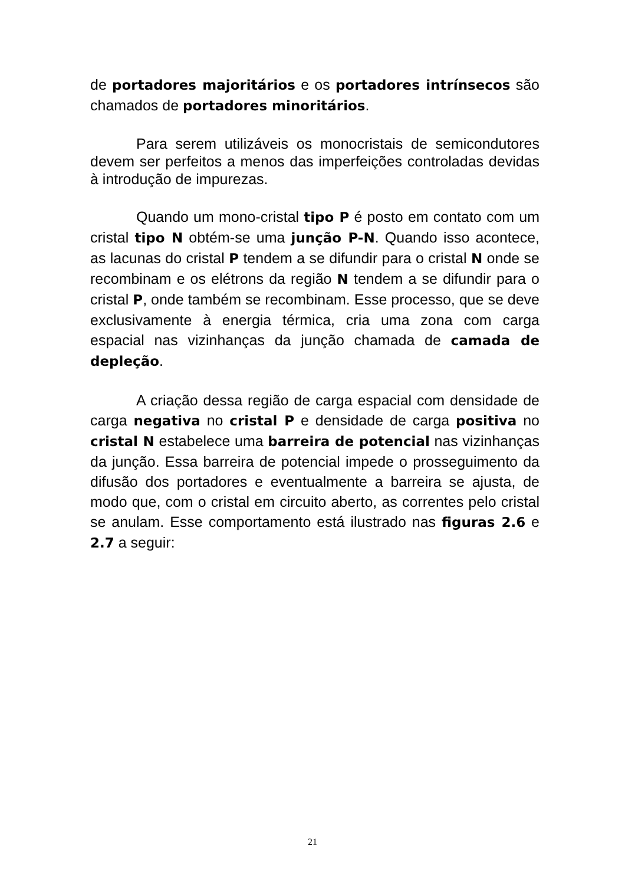de portadores majoritários e os portadores intrínsecos são chamados de portadores minoritários.
Para serem utilizáveis os monocristais de semicondutores devem ser perfeitos a menos das imperfeições controladas devidas à introdução de impurezas.
Quando um mono-cristal tipo P é posto em contato com um cristal tipo N obtém-se uma junção P-N. Quando isso acontece, as lacunas do cristal P tendem a se difundir para o cristal N onde se recombinam e os elétrons da região N tendem a se difundir para o cristal P, onde também se recombinam. Esse processo, que se deve exclusivamente à energia térmica, cria uma zona com carga espacial nas vizinhanças da junção chamada de camada de depleção.
A criação dessa região de carga espacial com densidade de carga negativa no cristal P e densidade de carga positiva no cristal N estabelece uma barreira de potencial nas vizinhanças da junção. Essa barreira de potencial impede o prosseguimento da difusão dos portadores e eventualmente a barreira se ajusta, de modo que, com o cristal em circuito aberto, as correntes pelo cristal se anulam. Esse comportamento está ilustrado nas figuras 2.6 e 2.7 a seguir:
21